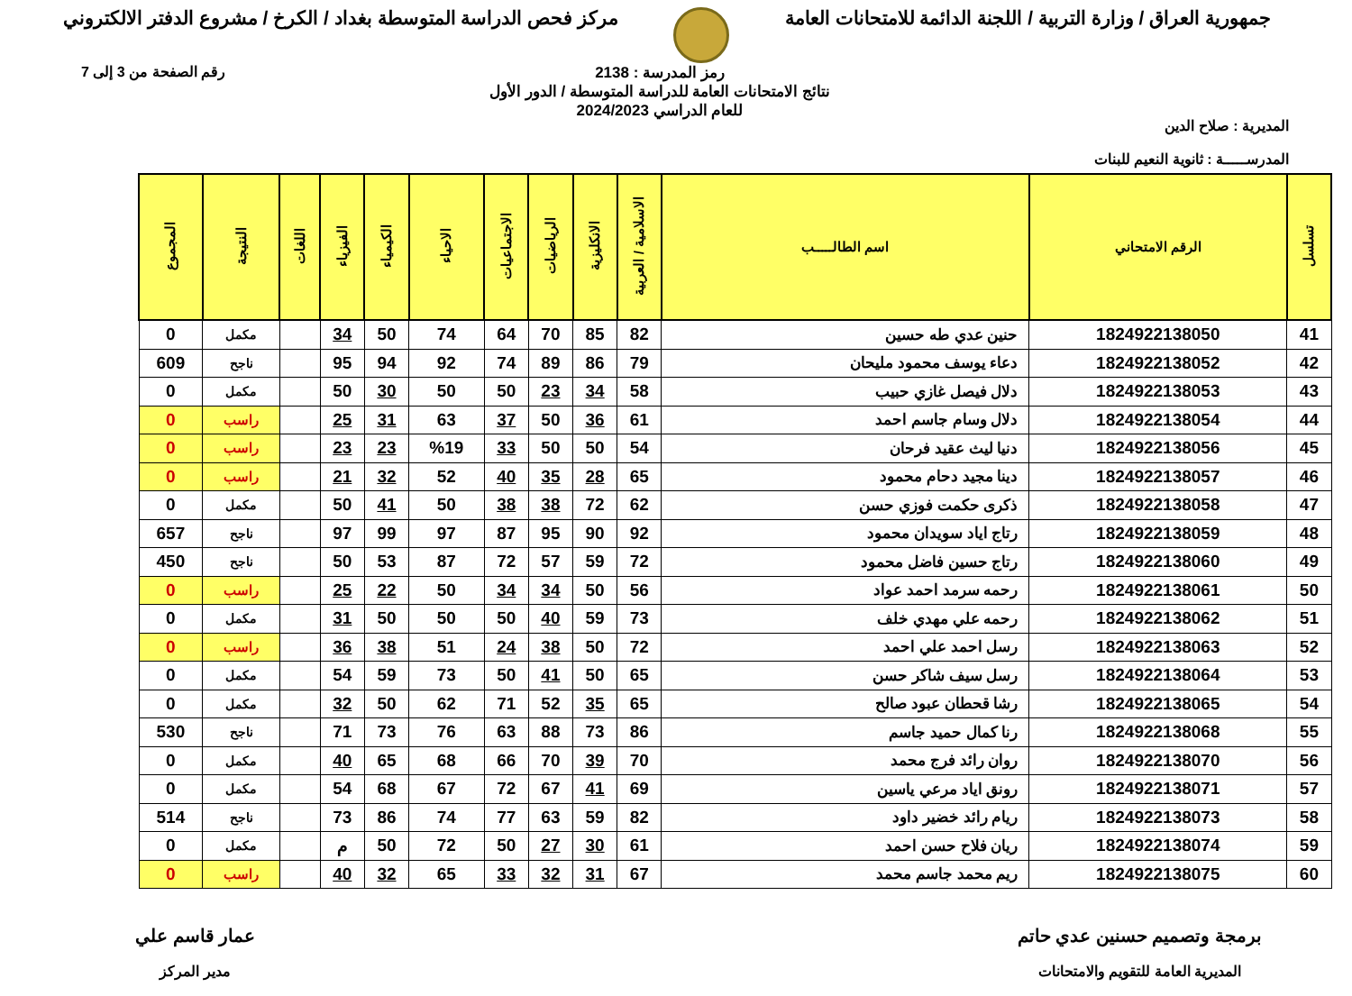جمهورية العراق / وزارة التربية / اللجنة الدائمة للامتحانات العامة
مركز فحص الدراسة المتوسطة بغداد / الكرخ / مشروع الدفتر الالكتروني
المديرية : صلاح الدين
المدرســـــة : ثانوية النعيم للبنات
رمز المدرسة : 2138
نتائج الامتحانات العامة للدراسة المتوسطة / الدور الأول
للعام الدراسي 2024/2023
رقم الصفحة من 3 إلى 7
| تسلسل | الرقم الامتحاني | اسم الطالـــــب | الاسلامية / العربية | الانكليزية | الرياضيات | الاجتماعيات | الاحياء | الكيمياء | الفيزياء | اللغات | النتيجة | المجموع |
| --- | --- | --- | --- | --- | --- | --- | --- | --- | --- | --- | --- | --- |
| 41 | 1824922138050 | حنين عدي طه حسين | 82 | 85 | 70 | 64 | 74 | 50 | 34 | | مكمل | 0 |
| 42 | 1824922138052 | دعاء يوسف محمود مليحان | 79 | 86 | 89 | 74 | 92 | 94 | 95 | | ناجح | 609 |
| 43 | 1824922138053 | دلال فيصل غازي حبيب | 58 | 34 | 23 | 50 | 50 | 30 | 50 | | مكمل | 0 |
| 44 | 1824922138054 | دلال وسام جاسم احمد | 61 | 36 | 50 | 37 | 63 | 31 | 25 | | راسب | 0 |
| 45 | 1824922138056 | دنيا ليث عقيد فرحان | 54 | 50 | 50 | 33 | %19 | 23 | 23 | | راسب | 0 |
| 46 | 1824922138057 | دينا مجيد دحام محمود | 65 | 28 | 35 | 40 | 52 | 32 | 21 | | راسب | 0 |
| 47 | 1824922138058 | ذكرى حكمت فوزي حسن | 62 | 72 | 38 | 38 | 50 | 41 | 50 | | مكمل | 0 |
| 48 | 1824922138059 | رتاج اياد سويدان محمود | 92 | 90 | 95 | 87 | 97 | 99 | 97 | | ناجح | 657 |
| 49 | 1824922138060 | رتاج حسين فاضل محمود | 72 | 59 | 57 | 72 | 87 | 53 | 50 | | ناجح | 450 |
| 50 | 1824922138061 | رحمه سرمد احمد عواد | 56 | 50 | 34 | 34 | 50 | 22 | 25 | | راسب | 0 |
| 51 | 1824922138062 | رحمه علي مهدي خلف | 73 | 59 | 40 | 50 | 50 | 50 | 31 | | مكمل | 0 |
| 52 | 1824922138063 | رسل احمد علي احمد | 72 | 50 | 38 | 24 | 51 | 38 | 36 | | راسب | 0 |
| 53 | 1824922138064 | رسل سيف شاكر حسن | 65 | 50 | 41 | 50 | 73 | 59 | 54 | | مكمل | 0 |
| 54 | 1824922138065 | رشا قحطان عبود صالح | 65 | 35 | 52 | 71 | 62 | 50 | 32 | | مكمل | 0 |
| 55 | 1824922138068 | رنا كمال حميد جاسم | 86 | 73 | 88 | 63 | 76 | 73 | 71 | | ناجح | 530 |
| 56 | 1824922138070 | روان رائد فرج محمد | 70 | 39 | 70 | 66 | 68 | 65 | 40 | | مكمل | 0 |
| 57 | 1824922138071 | رونق اياد مرعي ياسين | 69 | 41 | 67 | 72 | 67 | 68 | 54 | | مكمل | 0 |
| 58 | 1824922138073 | ريام رائد خضير داود | 82 | 59 | 63 | 77 | 74 | 86 | 73 | | ناجح | 514 |
| 59 | 1824922138074 | ريان فلاح حسن احمد | 61 | 30 | 27 | 50 | 72 | 50 | م | | مكمل | 0 |
| 60 | 1824922138075 | ريم محمد جاسم محمد | 67 | 31 | 32 | 33 | 65 | 32 | 40 | | راسب | 0 |
برمجة وتصميم حسنين عدي حاتم
المديرية العامة للتقويم والامتحانات
عمار قاسم علي
مدير المركز